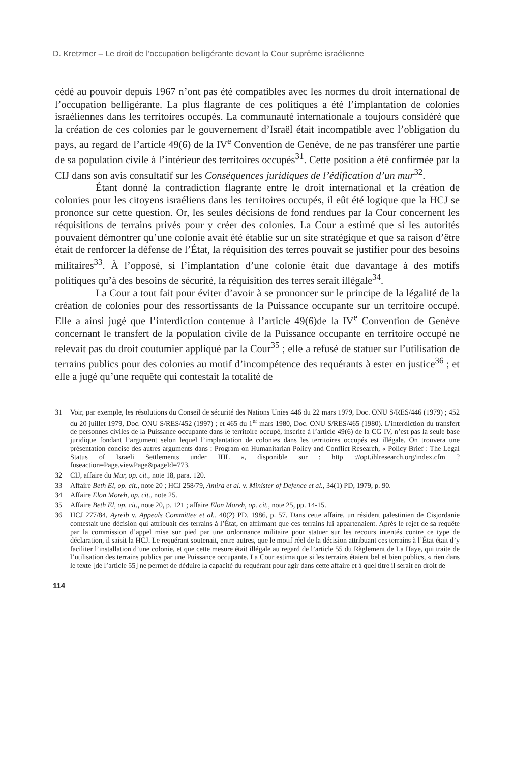D. Kretzmer – Le droit de l’occupation belligérante devant la Cour suprême israélienne
cédé au pouvoir depuis 1967 n’ont pas été compatibles avec les normes du droit international de l’occupation belligérante. La plus flagrante de ces politiques a été l’implantation de colonies israéliennes dans les territoires occupés. La communauté internationale a toujours considéré que la création de ces colonies par le gouvernement d’Israël était incompatible avec l’obligation du pays, au regard de l’article 49(6) de la IV<sup>e</sup> Convention de Genève, de ne pas transférer une partie de sa population civile à l’intérieur des territoires occupés<sup>31</sup>. Cette position a été confirmée par la CIJ dans son avis consultatif sur les Conséquences juridiques de l’édification d’un mur<sup>32</sup>.
Étant donné la contradiction flagrante entre le droit international et la création de colonies pour les citoyens israéliens dans les territoires occupés, il eût été logique que la HCJ se prononce sur cette question. Or, les seules décisions de fond rendues par la Cour concernent les réquisitions de terrains privés pour y créer des colonies. La Cour a estimé que si les autorités pouvaient démontrer qu’une colonie avait été établie sur un site stratégique et que sa raison d’être était de renforcer la défense de l’État, la réquisition des terres pouvait se justifier pour des besoins militaires<sup>33</sup>. À l’opposé, si l’implantation d’une colonie était due davantage à des motifs politiques qu’à des besoins de sécurité, la réquisition des terres serait illégale<sup>34</sup>.
La Cour a tout fait pour éviter d’avoir à se prononcer sur le principe de la légalité de la création de colonies pour des ressortissants de la Puissance occupante sur un territoire occupé. Elle a ainsi jugé que l’interdiction contenue à l’article 49(6)de la IV<sup>e</sup> Convention de Genève concernant le transfert de la population civile de la Puissance occupante en territoire occupé ne relevait pas du droit coutumier appliqué par la Cour<sup>35</sup> ; elle a refusé de statuer sur l’utilisation de terrains publics pour des colonies au motif d’incompétence des requérants à ester en justice<sup>36</sup> ; et elle a jugé qu’une requête qui contestait la totalité de
31 Voir, par exemple, les résolutions du Conseil de sécurité des Nations Unies 446 du 22 mars 1979, Doc. ONU S/RES/446 (1979) ; 452 du 20 juillet 1979, Doc. ONU S/RES/452 (1997) ; et 465 du 1<sup>er</sup> mars 1980, Doc. ONU S/RES/465 (1980). L’interdiction du transfert de personnes civiles de la Puissance occupante dans le territoire occupé, inscrite à l’article 49(6) de la CG IV, n’est pas la seule base juridique fondant l’argument selon lequel l’implantation de colonies dans les territoires occupés est illégale. On trouvera une présentation concise des autres arguments dans : Program on Humanitarian Policy and Conflict Research, « Policy Brief : The Legal Status of Israeli Settlements under IHL », disponible sur : http ://opt.ihlresearch.org/index.cfm ?fuseaction=Page.viewPage&pageId=773.
32 CIJ, affaire du Mur, op. cit., note 18, para. 120.
33 Affaire Beth El, op. cit., note 20 ; HCJ 258/79, Amira et al. v. Minister of Defence et al., 34(1) PD, 1979, p. 90.
34 Affaire Elon Moreh, op. cit., note 25.
35 Affaire Beth El, op. cit., note 20, p. 121 ; affaire Elon Moreh, op. cit., note 25, pp. 14-15.
36 HCJ 277/84, Ayreib v. Appeals Committee et al., 40(2) PD, 1986, p. 57. Dans cette affaire, un résident palestinien de Cisjordanie contestait une décision qui attribuait des terrains à l’État, en affirmant que ces terrains lui appartenaient. Après le rejet de sa requête par la commission d’appel mise sur pied par une ordonnance militaire pour statuer sur les recours intentés contre ce type de déclaration, il saisit la HCJ. Le requérant soutenait, entre autres, que le motif réel de la décision attribuant ces terrains à l’État était d’y faciliter l’installation d’une colonie, et que cette mesure était illégale au regard de l’article 55 du Règlement de La Haye, qui traite de l’utilisation des terrains publics par une Puissance occupante. La Cour estima que si les terrains étaient bel et bien publics, « rien dans le texte [de l’article 55] ne permet de déduire la capacité du requérant pour agir dans cette affaire et à quel titre il serait en droit de
114